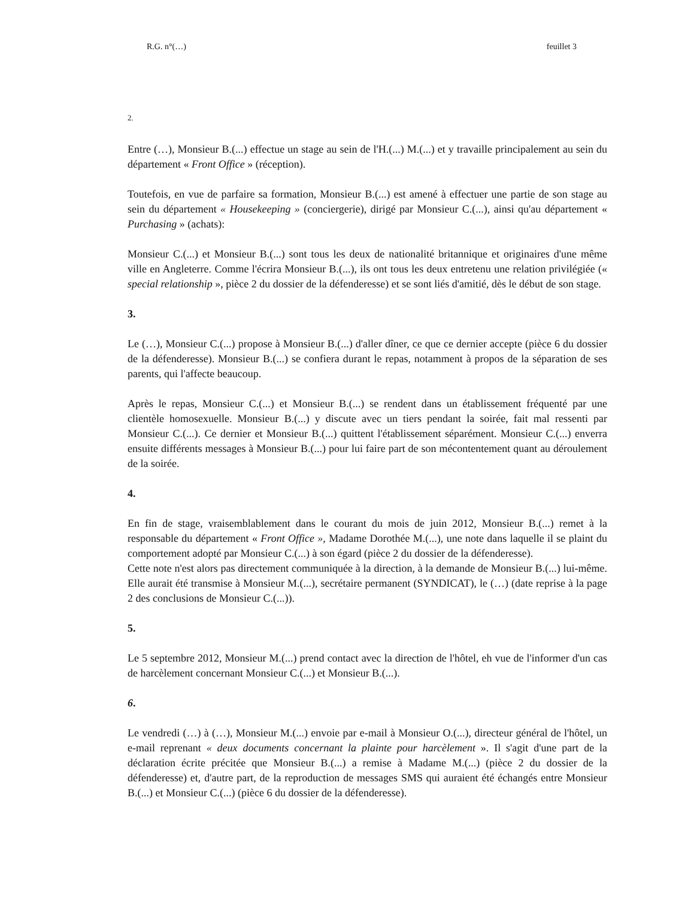R.G. n°(…) feuillet 3
2.
Entre (…), Monsieur B.(...) effectue un stage au sein de l'H.(...) M.(...) et y travaille principalement au sein du département « Front Office » (réception).
Toutefois, en vue de parfaire sa formation, Monsieur B.(...) est amené à effectuer une partie de son stage au sein du département « Housekeeping » (conciergerie), dirigé par Monsieur C.(...), ainsi qu'au département « Purchasing » (achats):
Monsieur C.(...) et Monsieur B.(...) sont tous les deux de nationalité britannique et originaires d'une même ville en Angleterre. Comme l'écrira Monsieur B.(...), ils ont tous les deux entretenu une relation privilégiée (« special relationship », pièce 2 du dossier de la défenderesse) et se sont liés d'amitié, dès le début de son stage.
3.
Le (…), Monsieur C.(...) propose à Monsieur B.(...) d'aller dîner, ce que ce dernier accepte (pièce 6 du dossier de la défenderesse). Monsieur B.(...) se confiera durant le repas, notamment à propos de la séparation de ses parents, qui l'affecte beaucoup.
Après le repas, Monsieur C.(...) et Monsieur B.(...) se rendent dans un établissement fréquenté par une clientèle homosexuelle. Monsieur B.(...) y discute avec un tiers pendant la soirée, fait mal ressenti par Monsieur C.(...). Ce dernier et Monsieur B.(...) quittent l'établissement séparément. Monsieur C.(...) enverra ensuite différents messages à Monsieur B.(...) pour lui faire part de son mécontentement quant au déroulement de la soirée.
4.
En fin de stage, vraisemblablement dans le courant du mois de juin 2012, Monsieur B.(...) remet à la responsable du département « Front Office », Madame Dorothée M.(...), une note dans laquelle il se plaint du comportement adopté par Monsieur C.(...) à son égard (pièce 2 du dossier de la défenderesse).
Cette note n'est alors pas directement communiquée à la direction, à la demande de Monsieur B.(...) lui-même. Elle aurait été transmise à Monsieur M.(...), secrétaire permanent (SYNDICAT), le (…) (date reprise à la page 2 des conclusions de Monsieur C.(...)).
5.
Le 5 septembre 2012, Monsieur M.(...) prend contact avec la direction de l'hôtel, eh vue de l'informer d'un cas de harcèlement concernant Monsieur C.(...) et Monsieur B.(...).
6.
Le vendredi (…) à (…), Monsieur M.(...) envoie par e-mail à Monsieur O.(...), directeur général de l'hôtel, un e-mail reprenant « deux documents concernant la plainte pour harcèlement ». Il s'agit d'une part de la déclaration écrite précitée que Monsieur B.(...) a remise à Madame M.(...) (pièce 2 du dossier de la défenderesse) et, d'autre part, de la reproduction de messages SMS qui auraient été échangés entre Monsieur B.(...) et Monsieur C.(...) (pièce 6 du dossier de la défenderesse).